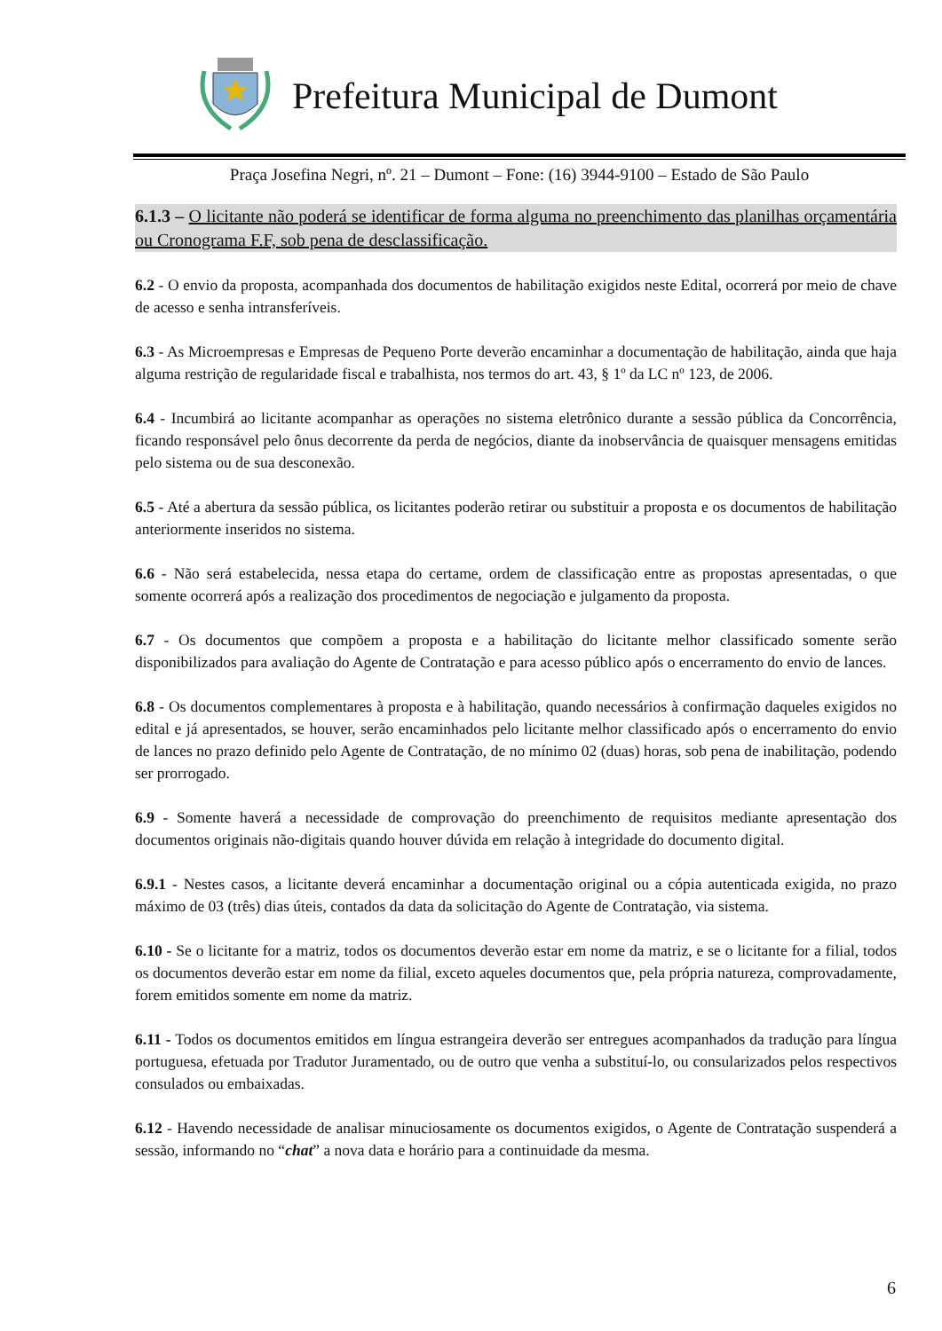Prefeitura Municipal de Dumont
Praça Josefina Negri, nº. 21 – Dumont – Fone: (16) 3944-9100 – Estado de São Paulo
6.1.3 – O licitante não poderá se identificar de forma alguma no preenchimento das planilhas orçamentária ou Cronograma F.F, sob pena de desclassificação.
6.2 - O envio da proposta, acompanhada dos documentos de habilitação exigidos neste Edital, ocorrerá por meio de chave de acesso e senha intransferíveis.
6.3 - As Microempresas e Empresas de Pequeno Porte deverão encaminhar a documentação de habilitação, ainda que haja alguma restrição de regularidade fiscal e trabalhista, nos termos do art. 43, § 1º da LC nº 123, de 2006.
6.4 - Incumbirá ao licitante acompanhar as operações no sistema eletrônico durante a sessão pública da Concorrência, ficando responsável pelo ônus decorrente da perda de negócios, diante da inobservância de quaisquer mensagens emitidas pelo sistema ou de sua desconexão.
6.5 - Até a abertura da sessão pública, os licitantes poderão retirar ou substituir a proposta e os documentos de habilitação anteriormente inseridos no sistema.
6.6 - Não será estabelecida, nessa etapa do certame, ordem de classificação entre as propostas apresentadas, o que somente ocorrerá após a realização dos procedimentos de negociação e julgamento da proposta.
6.7 - Os documentos que compõem a proposta e a habilitação do licitante melhor classificado somente serão disponibilizados para avaliação do Agente de Contratação e para acesso público após o encerramento do envio de lances.
6.8 - Os documentos complementares à proposta e à habilitação, quando necessários à confirmação daqueles exigidos no edital e já apresentados, se houver, serão encaminhados pelo licitante melhor classificado após o encerramento do envio de lances no prazo definido pelo Agente de Contratação, de no mínimo 02 (duas) horas, sob pena de inabilitação, podendo ser prorrogado.
6.9 - Somente haverá a necessidade de comprovação do preenchimento de requisitos mediante apresentação dos documentos originais não-digitais quando houver dúvida em relação à integridade do documento digital.
6.9.1 - Nestes casos, a licitante deverá encaminhar a documentação original ou a cópia autenticada exigida, no prazo máximo de 03 (três) dias úteis, contados da data da solicitação do Agente de Contratação, via sistema.
6.10 - Se o licitante for a matriz, todos os documentos deverão estar em nome da matriz, e se o licitante for a filial, todos os documentos deverão estar em nome da filial, exceto aqueles documentos que, pela própria natureza, comprovadamente, forem emitidos somente em nome da matriz.
6.11 - Todos os documentos emitidos em língua estrangeira deverão ser entregues acompanhados da tradução para língua portuguesa, efetuada por Tradutor Juramentado, ou de outro que venha a substituí-lo, ou consularizados pelos respectivos consulados ou embaixadas.
6.12 - Havendo necessidade de analisar minuciosamente os documentos exigidos, o Agente de Contratação suspenderá a sessão, informando no “chat” a nova data e horário para a continuidade da mesma.
6